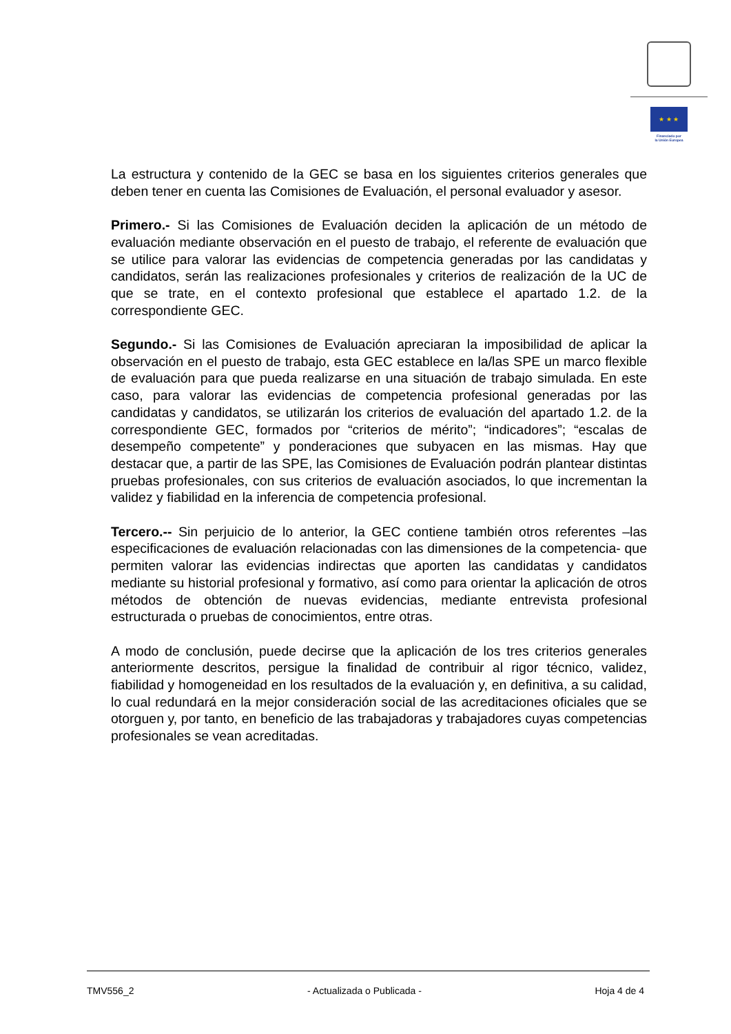★ ★ ★
Financiado por
la Unión Europea
La estructura y contenido de la GEC se basa en los siguientes criterios generales que deben tener en cuenta las Comisiones de Evaluación, el personal evaluador y asesor.
Primero.- Si las Comisiones de Evaluación deciden la aplicación de un método de evaluación mediante observación en el puesto de trabajo, el referente de evaluación que se utilice para valorar las evidencias de competencia generadas por las candidatas y candidatos, serán las realizaciones profesionales y criterios de realización de la UC de que se trate, en el contexto profesional que establece el apartado 1.2. de la correspondiente GEC.
Segundo.- Si las Comisiones de Evaluación apreciaran la imposibilidad de aplicar la observación en el puesto de trabajo, esta GEC establece en la/las SPE un marco flexible de evaluación para que pueda realizarse en una situación de trabajo simulada. En este caso, para valorar las evidencias de competencia profesional generadas por las candidatas y candidatos, se utilizarán los criterios de evaluación del apartado 1.2. de la correspondiente GEC, formados por “criterios de mérito”; “indicadores”; “escalas de desempeño competente” y ponderaciones que subyacen en las mismas. Hay que destacar que, a partir de las SPE, las Comisiones de Evaluación podrán plantear distintas pruebas profesionales, con sus criterios de evaluación asociados, lo que incrementan la validez y fiabilidad en la inferencia de competencia profesional.
Tercero.-- Sin perjuicio de lo anterior, la GEC contiene también otros referentes –las especificaciones de evaluación relacionadas con las dimensiones de la competencia- que permiten valorar las evidencias indirectas que aporten las candidatas y candidatos mediante su historial profesional y formativo, así como para orientar la aplicación de otros métodos de obtención de nuevas evidencias, mediante entrevista profesional estructurada o pruebas de conocimientos, entre otras.
A modo de conclusión, puede decirse que la aplicación de los tres criterios generales anteriormente descritos, persigue la finalidad de contribuir al rigor técnico, validez, fiabilidad y homogeneidad en los resultados de la evaluación y, en definitiva, a su calidad, lo cual redundará en la mejor consideración social de las acreditaciones oficiales que se otorguen y, por tanto, en beneficio de las trabajadoras y trabajadores cuyas competencias profesionales se vean acreditadas.
TMV556_2 - Actualizada o Publicada - Hoja 4 de 4